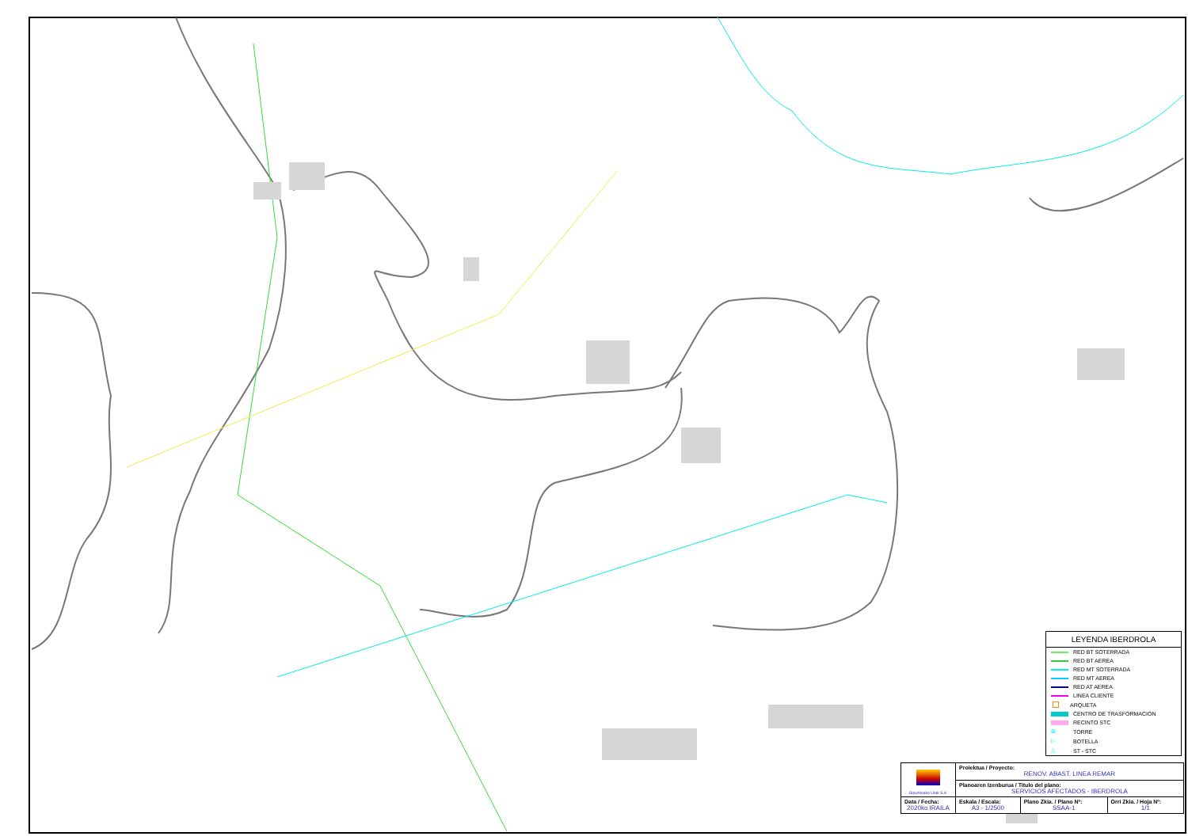LEYENDA IBERDROLA
RED BT SOTERRADA
RED BT AEREA
RED MT SOTERRADA
RED MT AEREA
RED AT AEREA
LINEA CLIENTE
ARQUETA
CENTRO DE TRASFORMACION
RECINTO STC
⊠ TORRE
▷ BOTELLA
△ ST - STC
| Gipuzkoako Urak S.A. | Proiektua / Proyecto: RENOV. ABAST. LINEA REMAR | | | |
| | Planoaren Izenburua / Titulo del plano: SERVICIOS AFECTADOS - IBERDROLA | | | |
| Data / Fecha: 2020ko IRAILA | Eskala / Escala: A3 - 1/2500 | Plano Zkia. / Plano Nº: SSAA-1 | Orri Zkia. / Hoja Nº: 1/1 | |